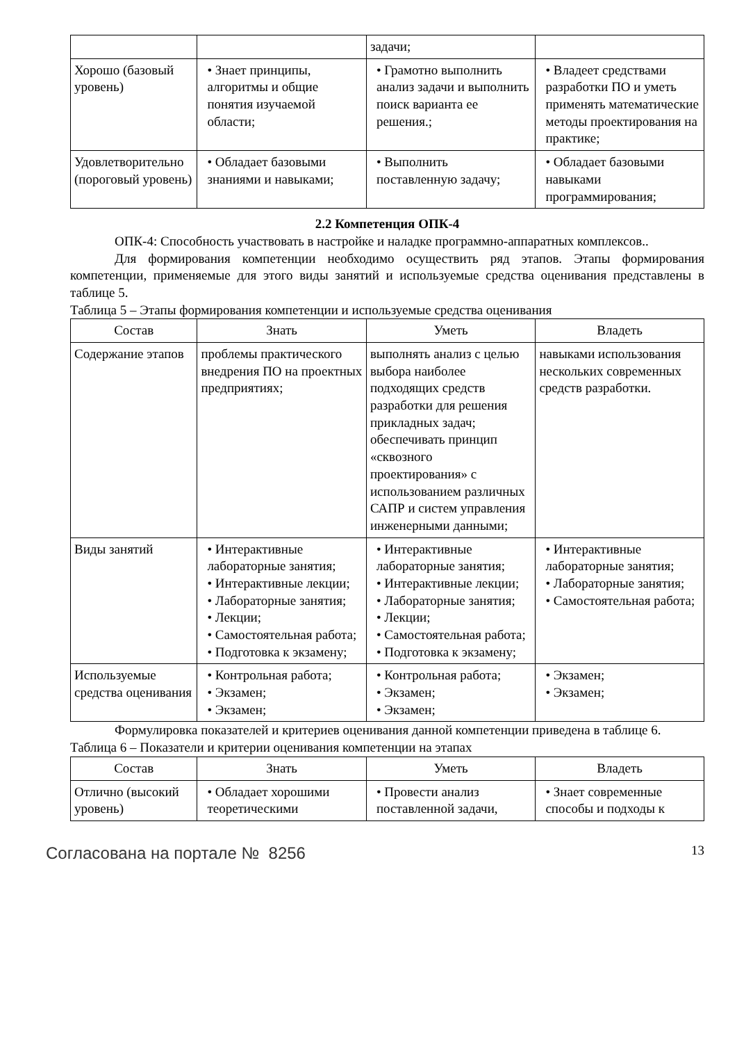| | | задачи; | |
| Хорошо (базовый уровень) | • Знает принципы, алгоритмы и общие понятия изучаемой области; | • Грамотно выполнить анализ задачи и выполнить поиск варианта ее решения.; | • Владеет средствами разработки ПО и уметь применять математические методы проектирования на практике; |
| Удовлетворительно (пороговый уровень) | • Обладает базовыми знаниями и навыками; | • Выполнить поставленную задачу; | • Обладает базовыми навыками программирования; |
2.2 Компетенция ОПК-4
ОПК-4: Способность участвовать в настройке и наладке программно-аппаратных комплексов..
Для формирования компетенции необходимо осуществить ряд этапов. Этапы формирования компетенции, применяемые для этого виды занятий и используемые средства оценивания представлены в таблице 5.
Таблица 5 – Этапы формирования компетенции и используемые средства оценивания
| Состав | Знать | Уметь | Владеть |
| --- | --- | --- | --- |
| Содержание этапов | проблемы практического внедрения ПО на проектных предприятиях; | выполнять анализ с целью выбора наиболее подходящих средств разработки для решения прикладных задач; обеспечивать принцип «сквозного проектирования» с использованием различных САПР и систем управления инженерными данными; | навыками использования нескольких современных средств разработки. |
| Виды занятий | • Интерактивные лабораторные занятия; • Интерактивные лекции; • Лабораторные занятия; • Лекции; • Самостоятельная работа; • Подготовка к экзамену; | • Интерактивные лабораторные занятия; • Интерактивные лекции; • Лабораторные занятия; • Лекции; • Самостоятельная работа; • Подготовка к экзамену; | • Интерактивные лабораторные занятия; • Лабораторные занятия; • Самостоятельная работа; |
| Используемые средства оценивания | • Контрольная работа; • Экзамен; • Экзамен; | • Контрольная работа; • Экзамен; • Экзамен; | • Экзамен; • Экзамен; |
Формулировка показателей и критериев оценивания данной компетенции приведена в таблице 6.
Таблица 6 – Показатели и критерии оценивания компетенции на этапах
| Состав | Знать | Уметь | Владеть |
| --- | --- | --- | --- |
| Отлично (высокий уровень) | • Обладает хорошими теоретическими | • Провести анализ поставленной задачи, | • Знает современные способы и подходы к |
Согласована на портале № 8256 13